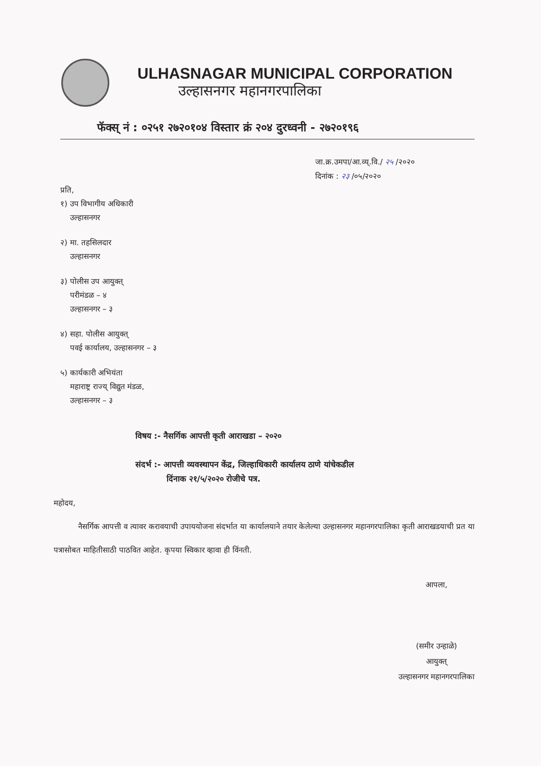ULHASNAGAR MUNICIPAL CORPORATION
उल्हासनगर महानगरपालिका
फॅक्स् नं : ०२५१ २७२०१०४ विस्तार क्रं २०४ दुरध्वनी - २७२०१९६
जा.क्र.उमपा/आ.व्य्.वि./ २५ /२०२०
दिनांक : २३ /०५/२०२०
प्रति,
१) उप विभागीय अधिकारी
उल्हासनगर
२) मा. तहसिलदार
उल्हासनगर
३) पोलीस उप आयुक्त्
परीमंडळ – ४
उल्हासनगर – ३
४) सहा. पोलीस आयुक्त्
पवई कार्यालय, उल्हासनगर – ३
५) कार्यकारी अभियंता
महाराष्ट्र राज्य् विद्युत मंडळ,
उल्हासनगर – ३
विषय :- नैसर्गिक आपत्ती कृती आराखडा – २०२०
संदर्भ :- आपत्ती व्यवस्थापन केंद्र, जिल्हाधिकारी कार्यालय ठाणे यांचेकडील
दिंनाक २१/५/२०२० रोजीचे पत्र.
महोदय,
नैसर्गिक आपत्ती व त्यावर करावयाची उपाययोजना संदर्भात या कार्यालयाने तयार केलेल्या उल्हासनगर महानगरपालिका कृती आराखडयाची प्रत या पत्रासोबत माहितीसाठी पाठवित आहेत. कृपया स्विकार व्हावा ही विंनती.
आपला,
(समीर उन्हाळे)
आयुक्त्
उल्हासनगर महानगरपालिका